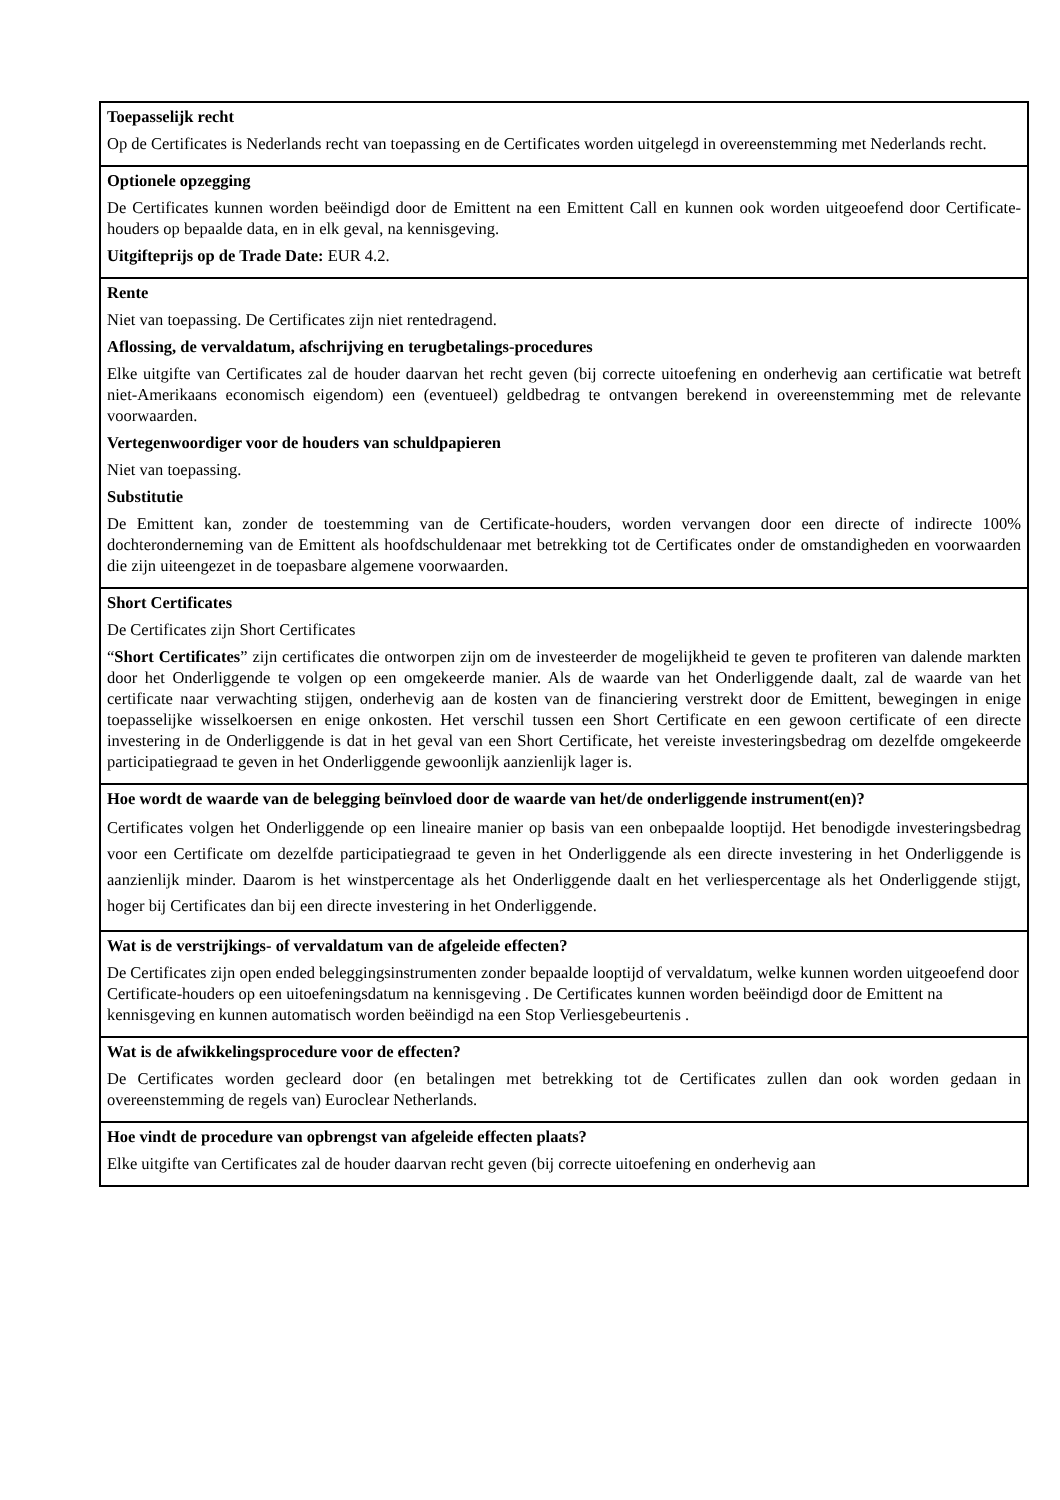| Toepasselijk recht Op de Certificates is Nederlands recht van toepassing en de Certificates worden uitgelegd in overeenstemming met Nederlands recht. |
| Optionele opzegging De Certificates kunnen worden beëindigd door de Emittent na een Emittent Call en kunnen ook worden uitgeoefend door Certificate-houders op bepaalde data, en in elk geval, na kennisgeving. Uitgifteprijs op de Trade Date: EUR 4.2. |
| Rente Niet van toepassing. De Certificates zijn niet rentedragend. Aflossing, de vervaldatum, afschrijving en terugbetalings-procedures Elke uitgifte van Certificates zal de houder daarvan het recht geven (bij correcte uitoefening en onderhevig aan certificatie wat betreft niet-Amerikaans economisch eigendom) een (eventueel) geldbedrag te ontvangen berekend in overeenstemming met de relevante voorwaarden. Vertegenwoordiger voor de houders van schuldpapieren Niet van toepassing. Substitutie De Emittent kan, zonder de toestemming van de Certificate-houders, worden vervangen door een directe of indirecte 100% dochteronderneming van de Emittent als hoofdschuldenaar met betrekking tot de Certificates onder de omstandigheden en voorwaarden die zijn uiteengezet in de toepasbare algemene voorwaarden. |
| Short Certificates De Certificates zijn Short Certificates “ Short Certificates ” zijn certificates die ontworpen zijn om de investeerder de mogelijkheid te geven te profiteren van dalende markten door het Onderliggende te volgen op een omgekeerde manier. Als de waarde van het Onderliggende daalt, zal de waarde van het certificate naar verwachting stijgen, onderhevig aan de kosten van de financiering verstrekt door de Emittent, bewegingen in enige toepasselijke wisselkoersen en enige onkosten. Het verschil tussen een Short Certificate en een gewoon certificate of een directe investering in de Onderliggende is dat in het geval van een Short Certificate, het vereiste investeringsbedrag om dezelfde omgekeerde participatiegraad te geven in het Onderliggende gewoonlijk aanzienlijk lager is. |
| Hoe wordt de waarde van de belegging beïnvloed door de waarde van het/de onderliggende instrument(en)? Certificates volgen het Onderliggende op een lineaire manier op basis van een onbepaalde looptijd. Het benodigde investeringsbedrag voor een Certificate om dezelfde participatiegraad te geven in het Onderliggende als een directe investering in het Onderliggende is aanzienlijk minder. Daarom is het winstpercentage als het Onderliggende daalt en het verliespercentage als het Onderliggende stijgt, hoger bij Certificates dan bij een directe investering in het Onderliggende. |
| Wat is de verstrijkings- of vervaldatum van de afgeleide effecten? De Certificates zijn open ended beleggingsinstrumenten zonder bepaalde looptijd of vervaldatum, welke kunnen worden uitgeoefend door Certificate-houders op een uitoefeningsdatum na kennisgeving . De Certificates kunnen worden beëindigd door de Emittent na kennisgeving en kunnen automatisch worden beëindigd na een Stop Verliesgebeurtenis . |
| Wat is de afwikkelingsprocedure voor de effecten? De Certificates worden gecleard door (en betalingen met betrekking tot de Certificates zullen dan ook worden gedaan in overeenstemming de regels van) Euroclear Netherlands. |
| Hoe vindt de procedure van opbrengst van afgeleide effecten plaats? Elke uitgifte van Certificates zal de houder daarvan recht geven (bij correcte uitoefening en onderhevig aan |